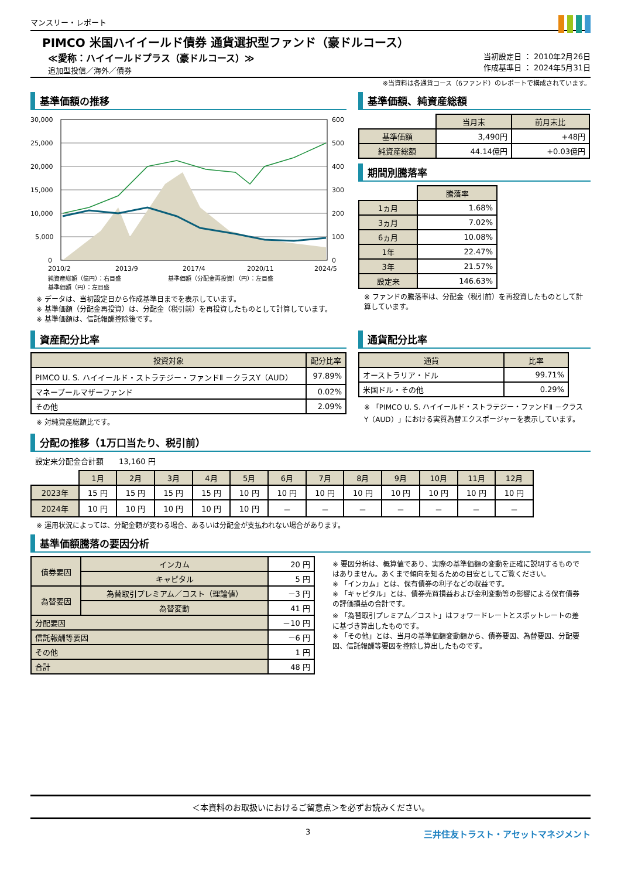マンスリー・レポート
PIMCO 米国ハイイールド債券 通貨選択型ファンド（豪ドルコース）
≪愛称：ハイイールドプラス（豪ドルコース）≫
追加型投信／海外／債券
当初設定日 ： 2010年2月26日
作成基準日 ： 2024年5月31日
※当資料は各通貨コース（6ファンド）のレポートで構成されています。
基準価額の推移
30,000
25,000
20,000
15,000
10,000
5,000
0
600
500
400
300
200
100
0
2010/2
2013/9
2017/4
2020/11
2024/5
純資産総額（億円）：右目盛　　　　　　　　基準価額（分配金再投資）（円）：左目盛
基準価額（円）：左目盛
※ データは、当初設定日から作成基準日までを表示しています。
※ 基準価額（分配金再投資）は、分配金（税引前）を再投資したものとして計算しています。
※ 基準価額は、信託報酬控除後です。
基準価額、純資産総額
| | 当月末 | 前月末比 |
| 基準価額 | 3,490円 | +48円 |
| 純資産総額 | 44.14億円 | +0.03億円 |
期間別騰落率
| | 騰落率 |
| 1ヵ月 | 1.68% |
| 3ヵ月 | 7.02% |
| 6ヵ月 | 10.08% |
| 1年 | 22.47% |
| 3年 | 21.57% |
| 設定来 | 146.63% |
※ ファンドの騰落率は、分配金（税引前）を再投資したものとして計算しています。
資産配分比率
| 投資対象 | 配分比率 |
| --- | --- |
| PIMCO U. S. ハイイールド・ストラテジー・ファンドⅡ －クラスY（AUD） | 97.89% |
| マネープールマザーファンド | 0.02% |
| その他 | 2.09% |
※ 対純資産総額比です。
通貨配分比率
| 通貨 | 比率 |
| --- | --- |
| オーストラリア・ドル | 99.71% |
| 米国ドル・その他 | 0.29% |
※ 「PIMCO U. S. ハイイールド・ストラテジー・ファンドⅡ －クラスY（AUD）」における実質為替エクスポージャーを表示しています。
分配の推移（1万口当たり、税引前）
設定来分配金合計額　　13,160 円
| | 1月 | 2月 | 3月 | 4月 | 5月 | 6月 | 7月 | 8月 | 9月 | 10月 | 11月 | 12月 |
| 2023年 | 15 円 | 15 円 | 15 円 | 15 円 | 10 円 | 10 円 | 10 円 | 10 円 | 10 円 | 10 円 | 10 円 | 10 円 |
| 2024年 | 10 円 | 10 円 | 10 円 | 10 円 | 10 円 | － | － | － | － | － | － | － |
※ 運用状況によっては、分配金額が変わる場合、あるいは分配金が支払われない場合があります。
基準価額騰落の要因分析
| 債券要因 | インカム | 20 円 |
| | キャピタル | 5 円 |
| 為替要因 | 為替取引プレミアム／コスト（理論値） | －3 円 |
| | 為替変動 | 41 円 |
| 分配要因 | | －10 円 |
| 信託報酬等要因 | | －6 円 |
| その他 | | 1 円 |
| 合計 | | 48 円 |
※ 要因分析は、概算値であり、実際の基準価額の変動を正確に説明するものではありません。あくまで傾向を知るための目安としてご覧ください。
※ 「インカム」とは、保有債券の利子などの収益です。
※ 「キャピタル」とは、債券売買損益および金利変動等の影響による保有債券の評価損益の合計です。
※ 「為替取引プレミアム／コスト」はフォワードレートとスポットレートの差に基づき算出したものです。
※ 「その他」とは、当月の基準価額変動額から、債券要因、為替要因、分配要因、信託報酬等要因を控除し算出したものです。
＜本資料のお取扱いにおけるご留意点＞を必ずお読みください。
3 三井住友トラスト・アセットマネジメント